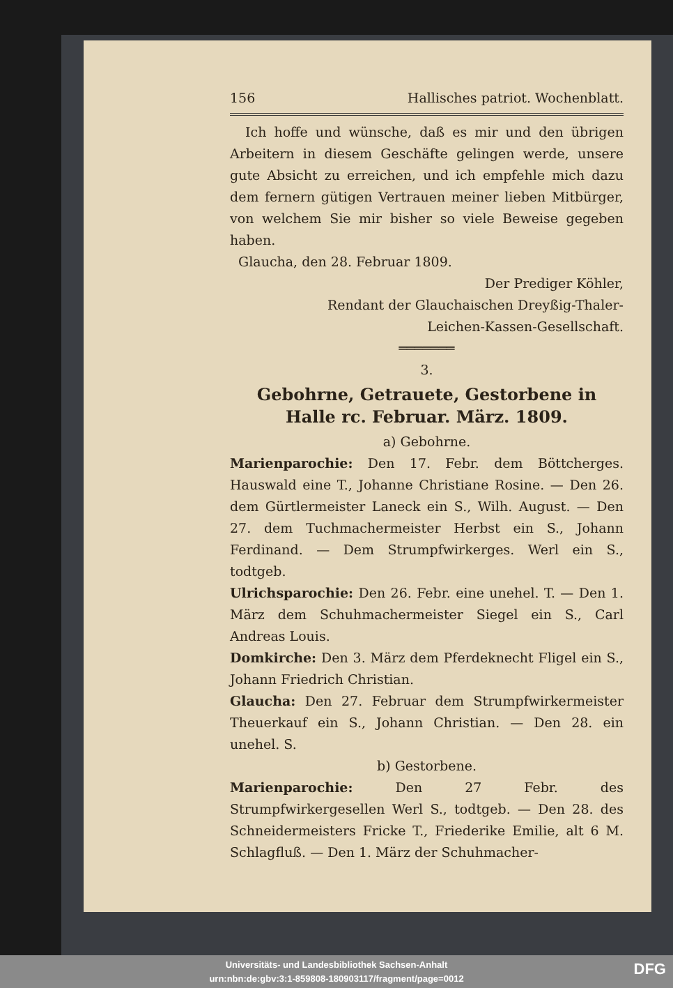156 Hallisches patriot. Wochenblatt.
Ich hoffe und wünsche, daß es mir und den übrigen Arbeitern in diesem Geschäfte gelingen werde, unsere gute Absicht zu erreichen, und ich empfehle mich dazu dem fernern gütigen Vertrauen meiner lieben Mitbürger, von welchem Sie mir bisher so viele Beweise gegeben haben.
Glaucha, den 28. Februar 1809.
Der Prediger Köhler,
Rendant der Glauchaischen Dreyßig-Thaler-
Leichen-Kassen-Gesellschaft.
═══════
3.
Gebohrne, Getrauete, Gestorbene in Halle rc. Februar. März. 1809.
a) Gebohrne.
Marienparochie: Den 17. Febr. dem Böttcherges. Hauswald eine T., Johanne Christiane Rosine. — Den 26. dem Gürtlermeister Laneck ein S., Wilh. August. — Den 27. dem Tuchmachermeister Herbst ein S., Johann Ferdinand. — Dem Strumpfwirkerges. Werl ein S., todtgeb.
Ulrichsparochie: Den 26. Febr. eine unehel. T. — Den 1. März dem Schuhmachermeister Siegel ein S., Carl Andreas Louis.
Domkirche: Den 3. März dem Pferdeknecht Fligel ein S., Johann Friedrich Christian.
Glaucha: Den 27. Februar dem Strumpfwirkermeister Theuerkauf ein S., Johann Christian. — Den 28. ein unehel. S.
b) Gestorbene.
Marienparochie: Den 27 Febr. des Strumpfwirkergesellen Werl S., todtgeb. — Den 28. des Schneidermeisters Fricke T., Friederike Emilie, alt 6 M. Schlagfluß. — Den 1. März der Schuhmacher-
Universitäts- und Landesbibliothek Sachsen-Anhalt
urn:nbn:de:gbv:3:1-859808-180903117/fragment/page=0012
DFG